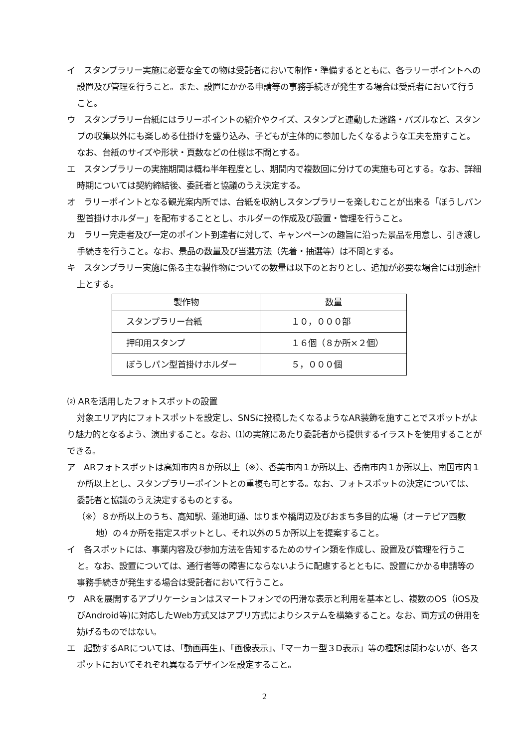イ　スタンプラリー実施に必要な全ての物は受託者において制作・準備するとともに、各ラリーポイントへの設置及び管理を行うこと。また、設置にかかる申請等の事務手続きが発生する場合は受託者において行うこと。
ウ　スタンプラリー台紙にはラリーポイントの紹介やクイズ、スタンプと連動した迷路・パズルなど、スタンプの収集以外にも楽しめる仕掛けを盛り込み、子どもが主体的に参加したくなるような工夫を施すこと。なお、台紙のサイズや形状・頁数などの仕様は不問とする。
エ　スタンプラリーの実施期間は概ね半年程度とし、期間内で複数回に分けての実施も可とする。なお、詳細時期については契約締結後、委託者と協議のうえ決定する。
オ　ラリーポイントとなる観光案内所では、台紙を収納しスタンプラリーを楽しむことが出来る「ぼうしパン型首掛けホルダー」を配布することとし、ホルダーの作成及び設置・管理を行うこと。
カ　ラリー完走者及び一定のポイント到達者に対して、キャンペーンの趣旨に沿った景品を用意し、引き渡し手続きを行うこと。なお、景品の数量及び当選方法（先着・抽選等）は不問とする。
キ　スタンプラリー実施に係る主な製作物についての数量は以下のとおりとし、追加が必要な場合には別途計上とする。
| 製作物 | 数量 |
| --- | --- |
| スタンプラリー台紙 | １０，０００部 |
| 押印用スタンプ | １６個（８か所×２個） |
| ぼうしパン型首掛けホルダー | ５，０００個 |
⑵ ARを活用したフォトスポットの設置
対象エリア内にフォトスポットを設定し、SNSに投稿したくなるようなAR装飾を施すことでスポットがより魅力的となるよう、演出すること。なお、⑴の実施にあたり委託者から提供するイラストを使用することができる。
ア　ARフォトスポットは高知市内８か所以上（※）、香美市内１か所以上、香南市内１か所以上、南国市内１か所以上とし、スタンプラリーポイントとの重複も可とする。なお、フォトスポットの決定については、委託者と協議のうえ決定するものとする。
（※）８か所以上のうち、高知駅、蓮池町通、はりまや橋周辺及びおまち多目的広場（オーテピア西敷地）の４か所を指定スポットとし、それ以外の５か所以上を提案すること。
イ　各スポットには、事業内容及び参加方法を告知するためのサイン類を作成し、設置及び管理を行うこと。なお、設置については、通行者等の障害にならないように配慮するとともに、設置にかかる申請等の事務手続きが発生する場合は受託者において行うこと。
ウ　ARを展開するアプリケーションはスマートフォンでの円滑な表示と利用を基本とし、複数のOS（iOS及びAndroid等)に対応したWeb方式又はアプリ方式によりシステムを構築すること。なお、両方式の併用を妨げるものではない。
エ　起動するARについては、「動画再生」、「画像表示」、「マーカー型３D表示」等の種類は問わないが、各スポットにおいてそれぞれ異なるデザインを設定すること。
2